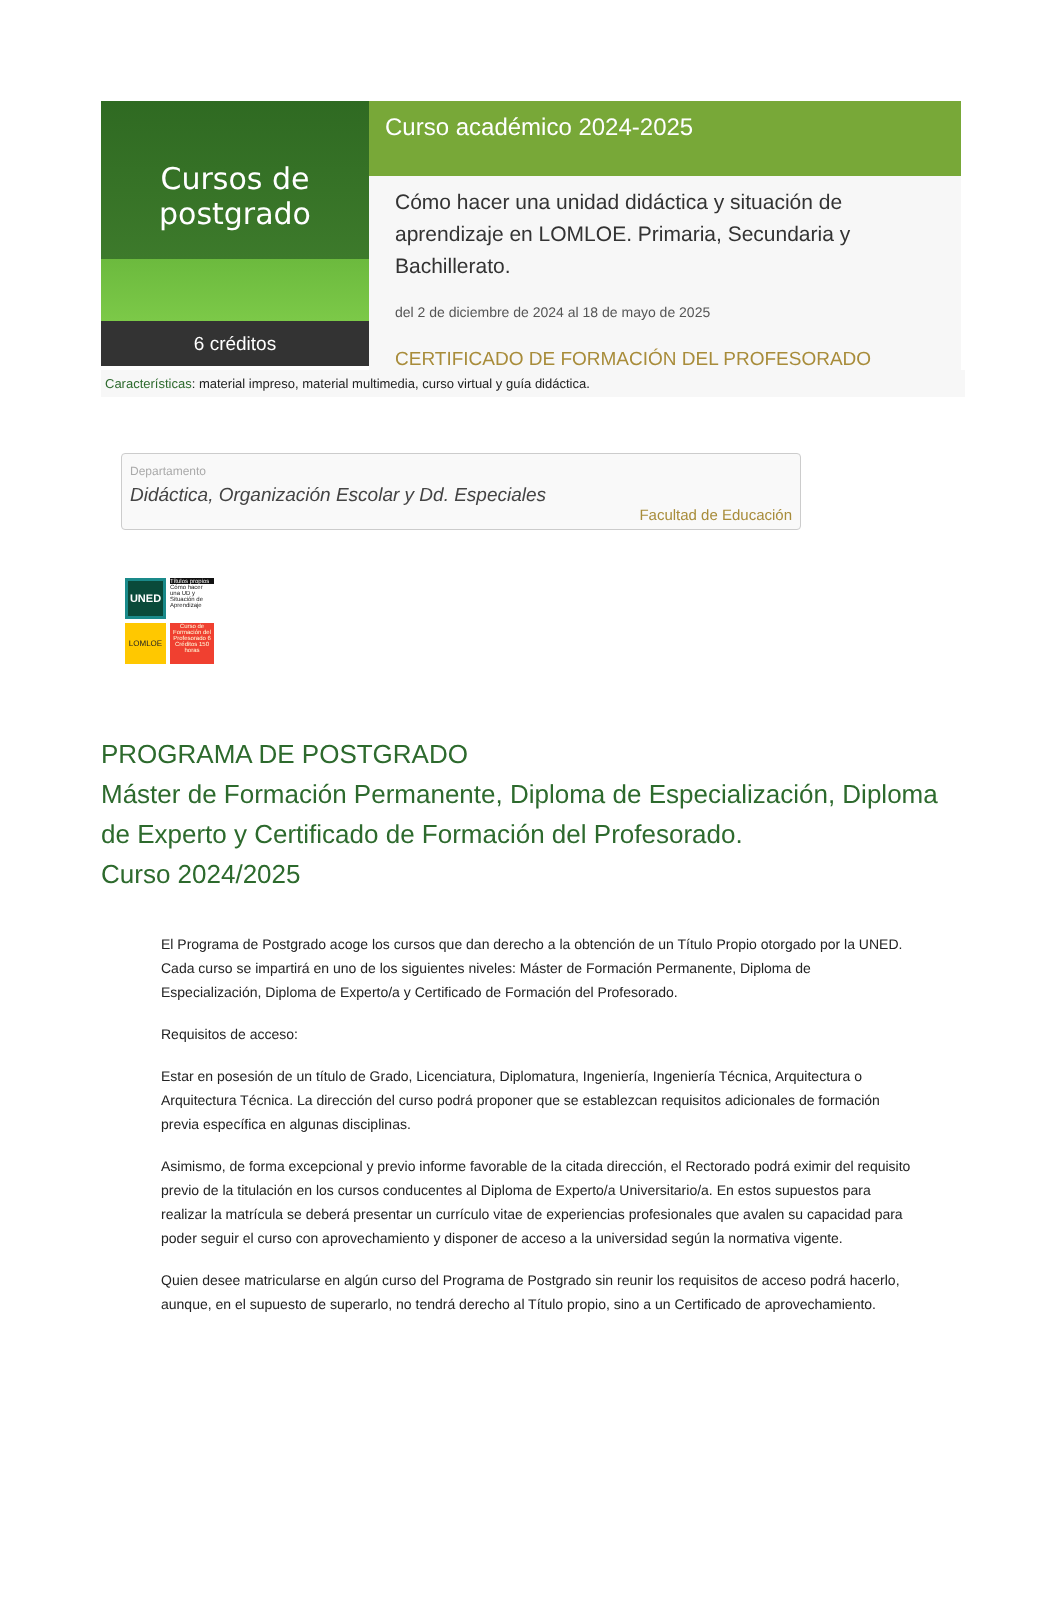Cursos de postgrado
6 créditos
Curso académico 2024-2025
Cómo hacer una unidad didáctica y situación de aprendizaje en LOMLOE. Primaria, Secundaria y Bachillerato.
del 2 de diciembre de 2024 al 18 de mayo de 2025
CERTIFICADO DE FORMACIÓN DEL PROFESORADO
Características: material impreso, material multimedia, curso virtual y guía didáctica.
Departamento
Didáctica, Organización Escolar y Dd. Especiales
Facultad de Educación
UNED
Títulos propios
Cómo hacer una UD y Situación de Aprendizaje
LOMLOE
Curso de Formación del Profesorado 6 Créditos 150 horas
PROGRAMA DE POSTGRADO
Máster de Formación Permanente, Diploma de Especialización, Diploma de Experto y Certificado de Formación del Profesorado.
Curso 2024/2025
El Programa de Postgrado acoge los cursos que dan derecho a la obtención de un Título Propio otorgado por la UNED. Cada curso se impartirá en uno de los siguientes niveles: Máster de Formación Permanente, Diploma de Especialización, Diploma de Experto/a y Certificado de Formación del Profesorado.
Requisitos de acceso:
Estar en posesión de un título de Grado, Licenciatura, Diplomatura, Ingeniería, Ingeniería Técnica, Arquitectura o Arquitectura Técnica. La dirección del curso podrá proponer que se establezcan requisitos adicionales de formación previa específica en algunas disciplinas.
Asimismo, de forma excepcional y previo informe favorable de la citada dirección, el Rectorado podrá eximir del requisito previo de la titulación en los cursos conducentes al Diploma de Experto/a Universitario/a. En estos supuestos para realizar la matrícula se deberá presentar un currículo vitae de experiencias profesionales que avalen su capacidad para poder seguir el curso con aprovechamiento y disponer de acceso a la universidad según la normativa vigente.
Quien desee matricularse en algún curso del Programa de Postgrado sin reunir los requisitos de acceso podrá hacerlo, aunque, en el supuesto de superarlo, no tendrá derecho al Título propio, sino a un Certificado de aprovechamiento.